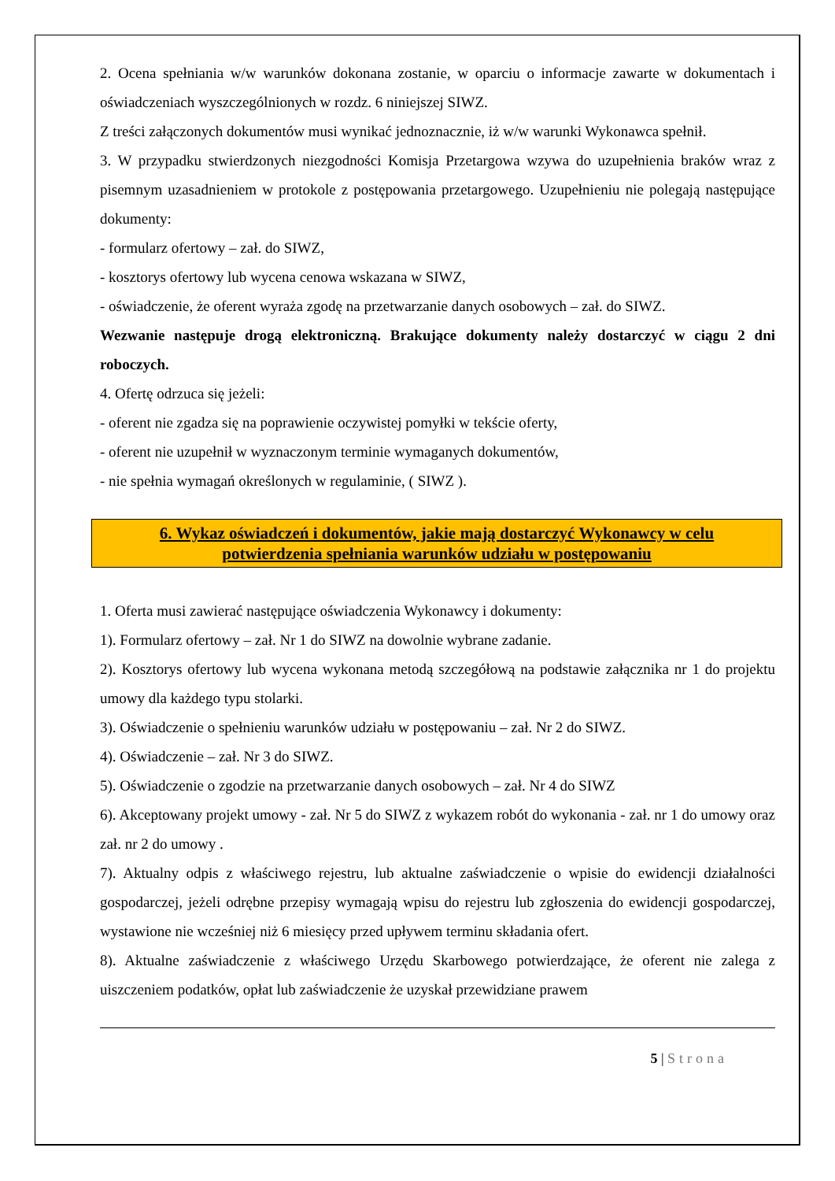2. Ocena spełniania w/w warunków dokonana zostanie, w oparciu o informacje zawarte w dokumentach i oświadczeniach wyszczególnionych w rozdz. 6 niniejszej SIWZ.
Z treści załączonych dokumentów musi wynikać jednoznacznie, iż w/w warunki Wykonawca spełnił.
3. W przypadku stwierdzonych niezgodności Komisja Przetargowa wzywa do uzupełnienia braków wraz z pisemnym uzasadnieniem w protokole z postępowania przetargowego. Uzupełnieniu nie polegają następujące dokumenty:
- formularz ofertowy – zał. do SIWZ,
- kosztorys ofertowy lub wycena cenowa wskazana w SIWZ,
- oświadczenie, że oferent wyraża zgodę na przetwarzanie danych osobowych – zał. do SIWZ.
Wezwanie następuje drogą elektroniczną. Brakujące dokumenty należy dostarczyć w ciągu 2 dni roboczych.
4. Ofertę odrzuca się jeżeli:
- oferent nie zgadza się na poprawienie oczywistej pomyłki w tekście oferty,
- oferent nie uzupełnił w wyznaczonym terminie wymaganych dokumentów,
- nie spełnia wymagań określonych w regulaminie, ( SIWZ ).
6. Wykaz oświadczeń i dokumentów, jakie mają dostarczyć Wykonawcy w celu
potwierdzenia spełniania warunków udziału w postępowaniu
1. Oferta musi zawierać następujące oświadczenia Wykonawcy i dokumenty:
1). Formularz ofertowy – zał. Nr 1 do SIWZ na dowolnie wybrane zadanie.
2). Kosztorys ofertowy lub wycena wykonana metodą szczegółową na podstawie załącznika nr 1 do projektu umowy dla każdego typu stolarki.
3). Oświadczenie o spełnieniu warunków udziału w postępowaniu – zał. Nr 2 do SIWZ.
4). Oświadczenie – zał. Nr 3 do SIWZ.
5). Oświadczenie o zgodzie na przetwarzanie danych osobowych – zał. Nr 4 do SIWZ
6). Akceptowany projekt umowy - zał. Nr 5 do SIWZ z wykazem robót do wykonania - zał. nr 1 do umowy oraz zał. nr 2 do umowy .
7). Aktualny odpis z właściwego rejestru, lub aktualne zaświadczenie o wpisie do ewidencji działalności gospodarczej, jeżeli odrębne przepisy wymagają wpisu do rejestru lub zgłoszenia do ewidencji gospodarczej, wystawione nie wcześniej niż 6 miesięcy przed upływem terminu składania ofert.
8). Aktualne zaświadczenie z właściwego Urzędu Skarbowego potwierdzające, że oferent nie zalega z uiszczeniem podatków, opłat lub zaświadczenie że uzyskał przewidziane prawem
5 | Strona